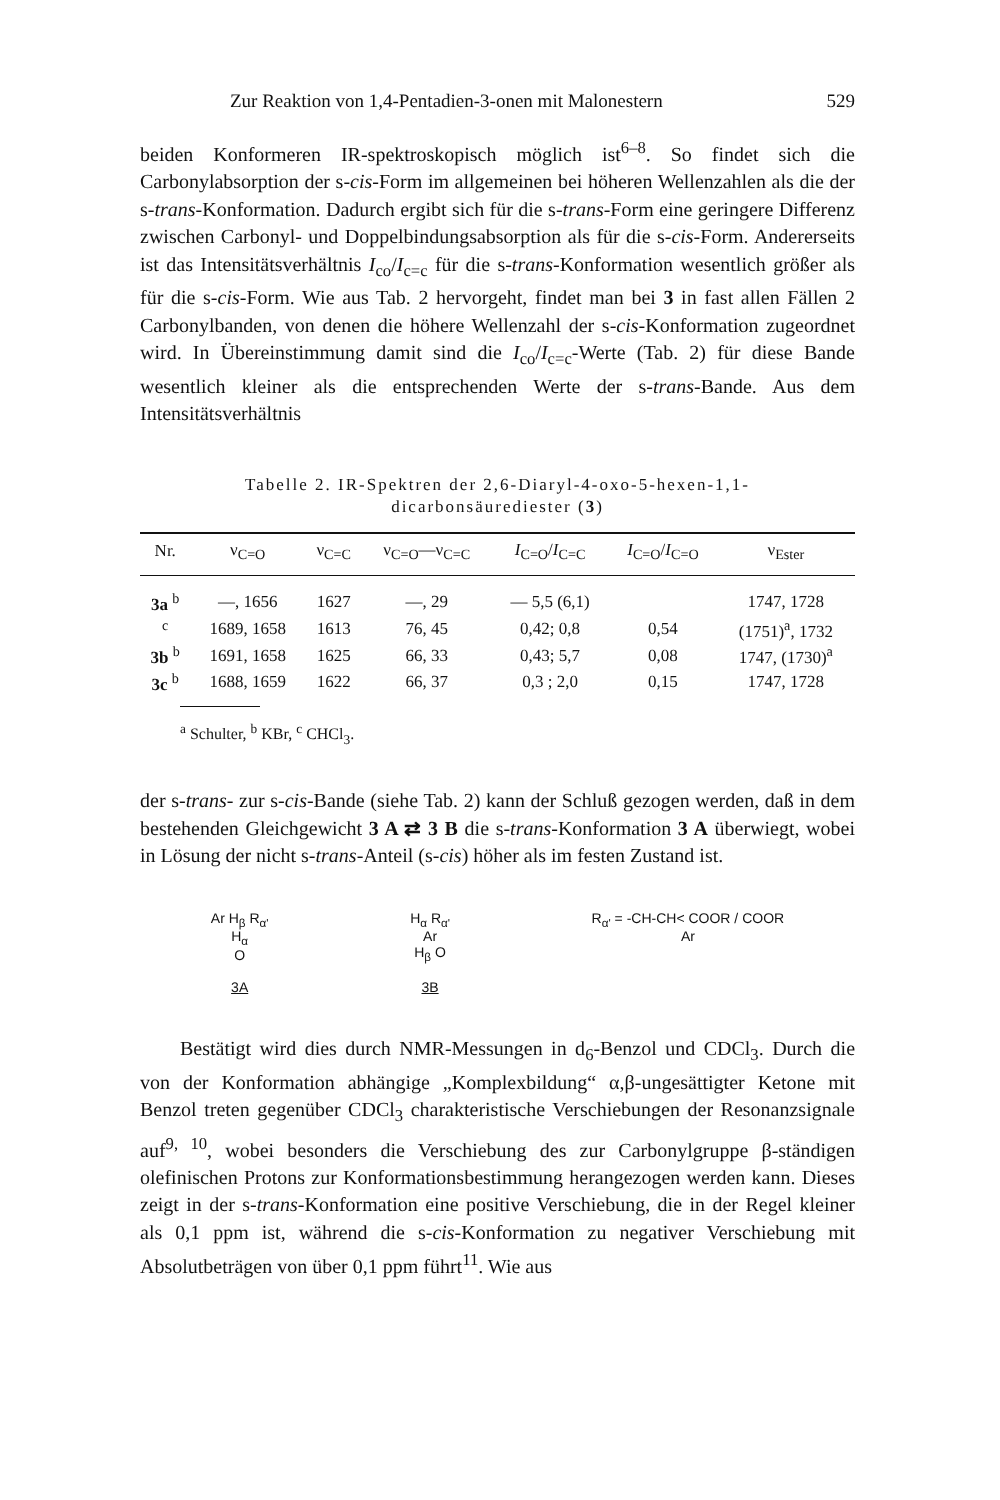Zur Reaktion von 1,4-Pentadien-3-onen mit Malonestern 529
beiden Konformeren IR-spektroskopisch möglich ist<sup>6–8</sup>. So findet sich die Carbonylabsorption der s-cis-Form im allgemeinen bei höheren Wellenzahlen als die der s-trans-Konformation. Dadurch ergibt sich für die s-trans-Form eine geringere Differenz zwischen Carbonyl- und Doppelbindungsabsorption als für die s-cis-Form. Andererseits ist das Intensitätsverhältnis I<sub>co</sub>/I<sub>c=c</sub> für die s-trans-Konformation wesentlich größer als für die s-cis-Form. Wie aus Tab. 2 hervorgeht, findet man bei 3 in fast allen Fällen 2 Carbonylbanden, von denen die höhere Wellenzahl der s-cis-Konformation zugeordnet wird. In Übereinstimmung damit sind die I<sub>co</sub>/I<sub>c=c</sub>-Werte (Tab. 2) für diese Bande wesentlich kleiner als die entsprechenden Werte der s-trans-Bande. Aus dem Intensitätsverhältnis
Tabelle 2. IR-Spektren der 2,6-Diaryl-4-oxo-5-hexen-1,1-
dicarbonsäurediester (3)
| Nr. | ν<sub>C=O</sub> | ν<sub>C=C</sub> | ν<sub>C=O</sub>—ν<sub>C=C</sub> | I<sub>C=O</sub>/ I<sub>C=C</sub> | I<sub>C=O</sub>/ I<sub>C=O</sub> | ν<sub>Ester</sub> |
| --- | --- | --- | --- | --- | --- | --- |
| 3a <sup>b</sup> | —, 1656 | 1627 | —, 29 | — 5,5 (6,1) | | 1747, 1728 |
| <sup>c</sup> | 1689, 1658 | 1613 | 76, 45 | 0,42; 0,8 | 0,54 | (1751)<sup>a</sup>, 1732 |
| 3b <sup>b</sup> | 1691, 1658 | 1625 | 66, 33 | 0,43; 5,7 | 0,08 | 1747, (1730)<sup>a</sup> |
| 3c <sup>b</sup> | 1688, 1659 | 1622 | 66, 37 | 0,3 ; 2,0 | 0,15 | 1747, 1728 |
<sup>a</sup> Schulter, <sup>b</sup> KBr, <sup>c</sup> CHCl<sub>3</sub>.
der s-trans- zur s-cis-Bande (siehe Tab. 2) kann der Schluß gezogen werden, daß in dem bestehenden Gleichgewicht 3 A ⇄ 3 B die s-trans-Konformation 3 A überwiegt, wobei in Lösung der nicht s-trans-Anteil (s-cis) höher als im festen Zustand ist.
Ar H<sub>β</sub> R<sub>α'</sub>
H<sub>α</sub>
O
3A
H<sub>α</sub> R<sub>α'</sub>
Ar
H<sub>β</sub> O
3B
R<sub>α'</sub> = -CH-CH< COOR / COOR
Ar
Bestätigt wird dies durch NMR-Messungen in d<sub>6</sub>-Benzol und CDCl<sub>3</sub>. Durch die von der Konformation abhängige „Komplexbildung“ α,β-ungesättigter Ketone mit Benzol treten gegenüber CDCl<sub>3</sub> charakteristische Verschiebungen der Resonanzsignale auf<sup>9, 10</sup>, wobei besonders die Verschiebung des zur Carbonylgruppe β-ständigen olefinischen Protons zur Konformationsbestimmung herangezogen werden kann. Dieses zeigt in der s-trans-Konformation eine positive Verschiebung, die in der Regel kleiner als 0,1 ppm ist, während die s-cis-Konformation zu negativer Verschiebung mit Absolutbeträgen von über 0,1 ppm führt<sup>11</sup>. Wie aus